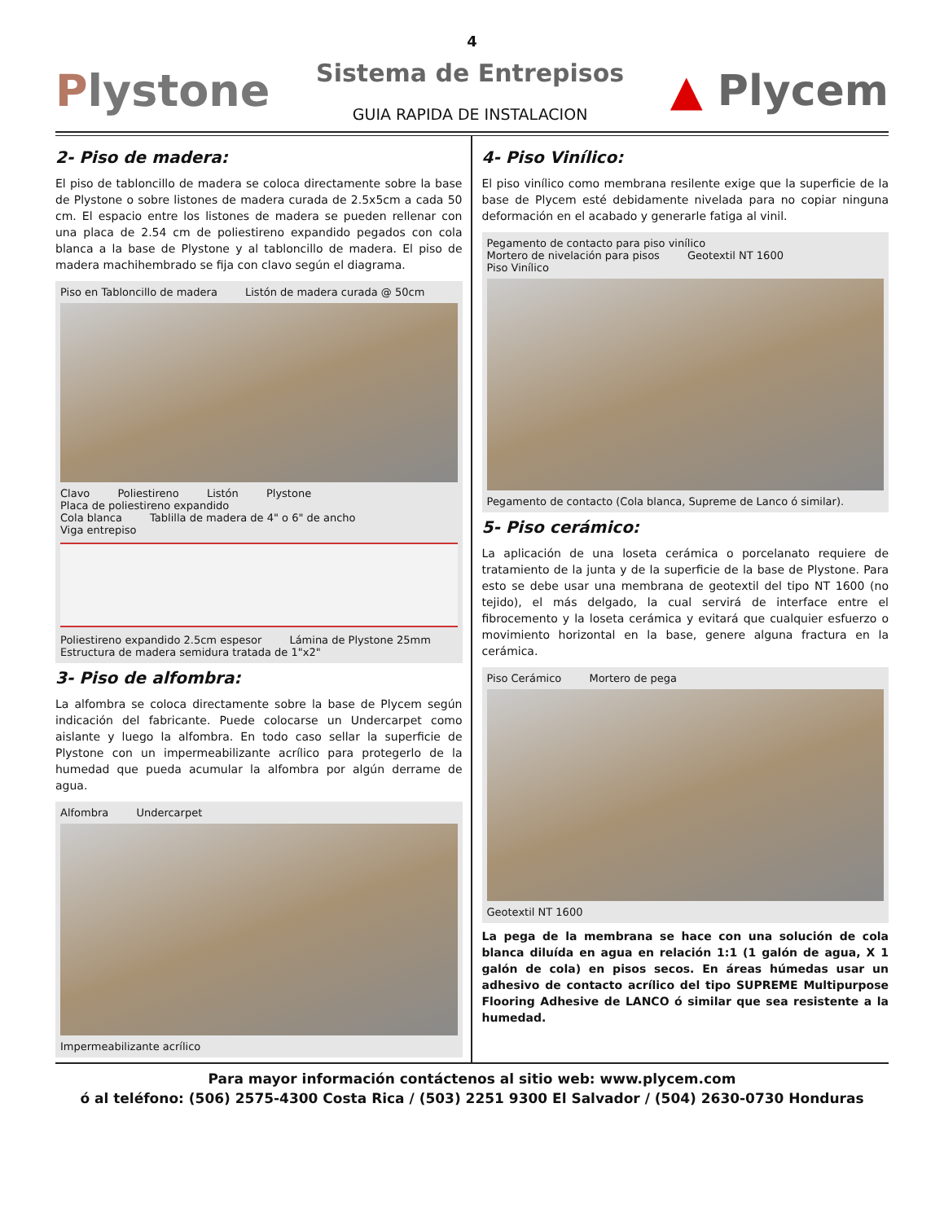4
Plystone
Sistema de Entrepisos
GUIA RAPIDA DE INSTALACION
▲ Plycem
2- Piso de madera:
El piso de tabloncillo de madera se coloca directamente sobre la base de Plystone o sobre listones de madera curada de 2.5x5cm a cada 50 cm. El espacio entre los listones de madera se pueden rellenar con una placa de 2.54 cm de poliestireno expandido pegados con cola blanca a la base de Plystone y al tabloncillo de madera. El piso de madera machihembrado se fija con clavo según el diagrama.
Piso en Tabloncillo de madera Listón de madera curada @ 50cm Clavo Poliestireno Listón Plystone Placa de poliestireno expandido
Cola blanca Tablilla de madera de 4" o 6" de ancho Viga entrepiso
Poliestireno expandido 2.5cm espesor Lámina de Plystone 25mm Estructura de madera semidura tratada de 1"x2"
3- Piso de alfombra:
La alfombra se coloca directamente sobre la base de Plycem según indicación del fabricante. Puede colocarse un Undercarpet como aislante y luego la alfombra. En todo caso sellar la superficie de Plystone con un impermeabilizante acrílico para protegerlo de la humedad que pueda acumular la alfombra por algún derrame de agua.
Alfombra Undercarpet Impermeabilizante acrílico
4- Piso Vinílico:
El piso vinílico como membrana resilente exige que la superficie de la base de Plycem esté debidamente nivelada para no copiar ninguna deformación en el acabado y generarle fatiga al vinil.
Pegamento de contacto para piso vinílico Mortero de nivelación para pisos Geotextil NT 1600
Piso Vinílico
Pegamento de contacto (Cola blanca, Supreme de Lanco ó similar).
5- Piso cerámico:
La aplicación de una loseta cerámica o porcelanato requiere de tratamiento de la junta y de la superficie de la base de Plystone. Para esto se debe usar una membrana de geotextil del tipo NT 1600 (no tejido), el más delgado, la cual servirá de interface entre el fibrocemento y la loseta cerámica y evitará que cualquier esfuerzo o movimiento horizontal en la base, genere alguna fractura en la cerámica.
Piso Cerámico Mortero de pega Geotextil NT 1600
La pega de la membrana se hace con una solución de cola blanca diluída en agua en relación 1:1 (1 galón de agua, X 1 galón de cola) en pisos secos. En áreas húmedas usar un adhesivo de contacto acrílico del tipo SUPREME Multipurpose Flooring Adhesive de LANCO ó similar que sea resistente a la humedad.
Para mayor información contáctenos al sitio web: www.plycem.com
ó al teléfono: (506) 2575-4300 Costa Rica / (503) 2251 9300 El Salvador / (504) 2630-0730 Honduras